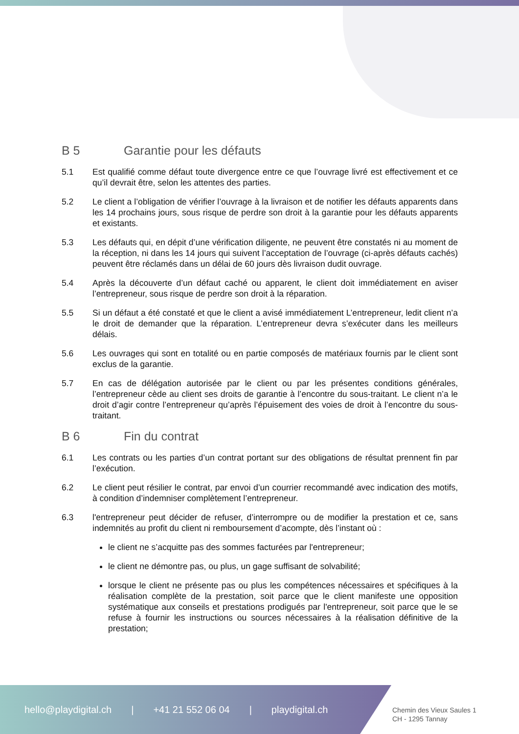B 5 Garantie pour les défauts
5.1 Est qualifié comme défaut toute divergence entre ce que l’ouvrage livré est effectivement et ce qu’il devrait être, selon les attentes des parties.
5.2 Le client a l’obligation de vérifier l’ouvrage à la livraison et de notifier les défauts apparents dans les 14 prochains jours, sous risque de perdre son droit à la garantie pour les défauts apparents et existants.
5.3 Les défauts qui, en dépit d’une vérification diligente, ne peuvent être constatés ni au moment de la réception, ni dans les 14 jours qui suivent l’acceptation de l’ouvrage (ci-après défauts cachés) peuvent être réclamés dans un délai de 60 jours dès livraison dudit ouvrage.
5.4 Après la découverte d’un défaut caché ou apparent, le client doit immédiatement en aviser l’entrepreneur, sous risque de perdre son droit à la réparation.
5.5 Si un défaut a été constaté et que le client a avisé immédiatement L’entrepreneur, ledit client n’a le droit de demander que la réparation. L’entrepreneur devra s’exécuter dans les meilleurs délais.
5.6 Les ouvrages qui sont en totalité ou en partie composés de matériaux fournis par le client sont exclus de la garantie.
5.7 En cas de délégation autorisée par le client ou par les présentes conditions générales, l’entrepreneur cède au client ses droits de garantie à l’encontre du sous-traitant. Le client n’a le droit d’agir contre l’entrepreneur qu’après l’épuisement des voies de droit à l’encontre du sous-traitant.
B 6 Fin du contrat
6.1 Les contrats ou les parties d’un contrat portant sur des obligations de résultat prennent fin par l’exécution.
6.2 Le client peut résilier le contrat, par envoi d’un courrier recommandé avec indication des motifs, à condition d’indemniser complètement l’entrepreneur.
6.3 l'entrepreneur peut décider de refuser, d’interrompre ou de modifier la prestation et ce, sans indemnités au profit du client ni remboursement d’acompte, dès l’instant où :
le client ne s’acquitte pas des sommes facturées par l'entrepreneur;
le client ne démontre pas, ou plus, un gage suffisant de solvabilité;
lorsque le client ne présente pas ou plus les compétences nécessaires et spécifiques à la réalisation complète de la prestation, soit parce que le client manifeste une opposition systématique aux conseils et prestations prodigués par l'entrepreneur, soit parce que le se refuse à fournir les instructions ou sources nécessaires à la réalisation définitive de la prestation;
hello@playdigital.ch | +41 21 552 06 04 | playdigital.ch
Chemin des Vieux Saules 1
CH - 1295 Tannay